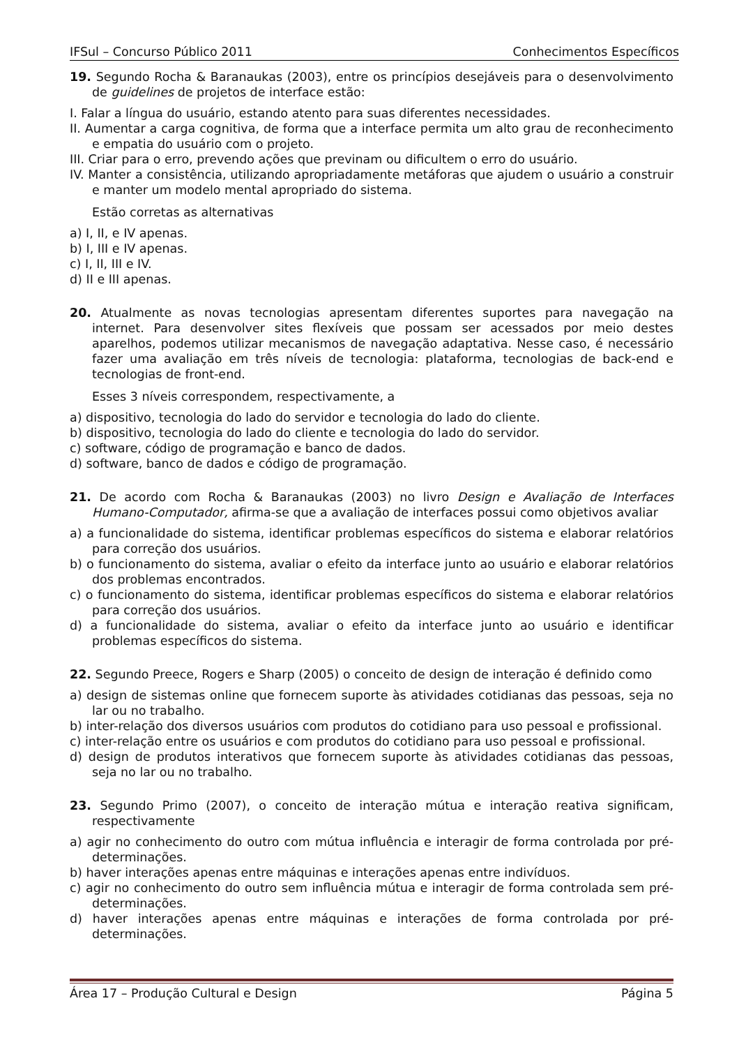IFSul – Concurso Público 2011 Conhecimentos Específicos
19. Segundo Rocha & Baranaukas (2003), entre os princípios desejáveis para o desenvolvimento de guidelines de projetos de interface estão:
I. Falar a língua do usuário, estando atento para suas diferentes necessidades.
II. Aumentar a carga cognitiva, de forma que a interface permita um alto grau de reconhecimento e empatia do usuário com o projeto.
III. Criar para o erro, prevendo ações que previnam ou dificultem o erro do usuário.
IV. Manter a consistência, utilizando apropriadamente metáforas que ajudem o usuário a construir e manter um modelo mental apropriado do sistema.
Estão corretas as alternativas
a) I, II, e IV apenas.
b) I, III e IV apenas.
c) I, II, III e IV.
d) II e III apenas.
20. Atualmente as novas tecnologias apresentam diferentes suportes para navegação na internet. Para desenvolver sites flexíveis que possam ser acessados por meio destes aparelhos, podemos utilizar mecanismos de navegação adaptativa. Nesse caso, é necessário fazer uma avaliação em três níveis de tecnologia: plataforma, tecnologias de back-end e tecnologias de front-end.
Esses 3 níveis correspondem, respectivamente, a
a) dispositivo, tecnologia do lado do servidor e tecnologia do lado do cliente.
b) dispositivo, tecnologia do lado do cliente e tecnologia do lado do servidor.
c) software, código de programação e banco de dados.
d) software, banco de dados e código de programação.
21. De acordo com Rocha & Baranaukas (2003) no livro Design e Avaliação de Interfaces Humano-Computador, afirma-se que a avaliação de interfaces possui como objetivos avaliar
a) a funcionalidade do sistema, identificar problemas específicos do sistema e elaborar relatórios para correção dos usuários.
b) o funcionamento do sistema, avaliar o efeito da interface junto ao usuário e elaborar relatórios dos problemas encontrados.
c) o funcionamento do sistema, identificar problemas específicos do sistema e elaborar relatórios para correção dos usuários.
d) a funcionalidade do sistema, avaliar o efeito da interface junto ao usuário e identificar problemas específicos do sistema.
22. Segundo Preece, Rogers e Sharp (2005) o conceito de design de interação é definido como
a) design de sistemas online que fornecem suporte às atividades cotidianas das pessoas, seja no lar ou no trabalho.
b) inter-relação dos diversos usuários com produtos do cotidiano para uso pessoal e profissional.
c) inter-relação entre os usuários e com produtos do cotidiano para uso pessoal e profissional.
d) design de produtos interativos que fornecem suporte às atividades cotidianas das pessoas, seja no lar ou no trabalho.
23. Segundo Primo (2007), o conceito de interação mútua e interação reativa significam, respectivamente
a) agir no conhecimento do outro com mútua influência e interagir de forma controlada por pré-determinações.
b) haver interações apenas entre máquinas e interações apenas entre indivíduos.
c) agir no conhecimento do outro sem influência mútua e interagir de forma controlada sem pré-determinações.
d) haver interações apenas entre máquinas e interações de forma controlada por pré-determinações.
Área 17 – Produção Cultural e Design Página 5